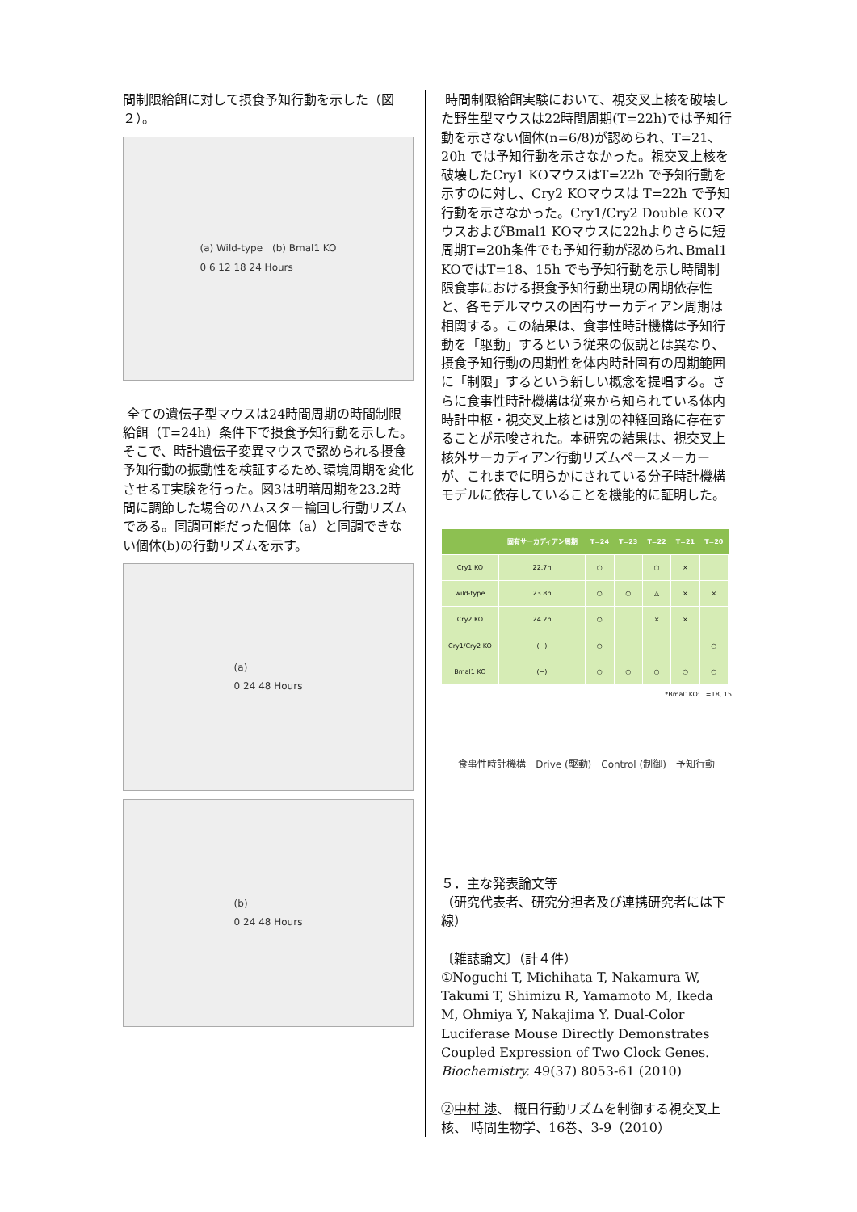間制限給餌に対して摂食予知行動を示した（図２）。
(a) Wild-type　(b) Bmal1 KO
0 6 12 18 24 Hours
全ての遺伝子型マウスは24時間周期の時間制限給餌（T=24h）条件下で摂食予知行動を示した。そこで、時計遺伝子変異マウスで認められる摂食予知行動の振動性を検証するため､環境周期を変化させるT実験を行った。図3は明暗周期を23.2時間に調節した場合のハムスター輪回し行動リズムである。同調可能だった個体（a）と同調できない個体(b)の行動リズムを示す。
(a)
0 24 48 Hours
(b)
0 24 48 Hours
時間制限給餌実験において、視交叉上核を破壊した野生型マウスは22時間周期(T=22h)では予知行動を示さない個体(n=6/8)が認められ、T=21、20h では予知行動を示さなかった。視交叉上核を破壊したCry1 KOマウスはT=22h で予知行動を示すのに対し、Cry2 KOマウスは T=22h で予知行動を示さなかった。Cry1/Cry2 Double KOマウスおよびBmal1 KOマウスに22hよりさらに短周期T=20h条件でも予知行動が認められ､Bmal1 KOではT=18、15h でも予知行動を示し時間制限食事における摂食予知行動出現の周期依存性と、各モデルマウスの固有サーカディアン周期は相関する。この結果は、食事性時計機構は予知行動を「駆動」するという従来の仮説とは異なり、摂食予知行動の周期性を体内時計固有の周期範囲に「制限」するという新しい概念を提唱する。さらに食事性時計機構は従来から知られている体内時計中枢・視交叉上核とは別の神経回路に存在することが示唆された。本研究の結果は、視交叉上核外サーカディアン行動リズムペースメーカーが、これまでに明らかにされている分子時計機構モデルに依存していることを機能的に証明した。
| | 固有サーカディアン周期 | T=24 | T=23 | T=22 | T=21 | T=20 |
| --- | --- | --- | --- | --- | --- | --- |
| Cry1 KO | 22.7h | ○ | | ○ | × | |
| wild-type | 23.8h | ○ | ○ | △ | × | × |
| Cry2 KO | 24.2h | ○ | | × | × | |
| Cry1/Cry2 KO | (−) | ○ | | | | ○ |
| Bmal1 KO | (−) | ○ | ○ | ○ | ○ | ○ |
*Bmal1KO: T=18, 15
食事性時計機構　Drive (駆動)　Control (制御)　予知行動
５．主な発表論文等
（研究代表者、研究分担者及び連携研究者には下線）
〔雑誌論文〕（計４件）
①Noguchi T, Michihata T, Nakamura W, Takumi T, Shimizu R, Yamamoto M, Ikeda M, Ohmiya Y, Nakajima Y. Dual-Color Luciferase Mouse Directly Demonstrates Coupled Expression of Two Clock Genes. Biochemistry. 49(37) 8053-61 (2010)
②中村 渉、 概日行動リズムを制御する視交叉上核、 時間生物学、16巻、3-9（2010）